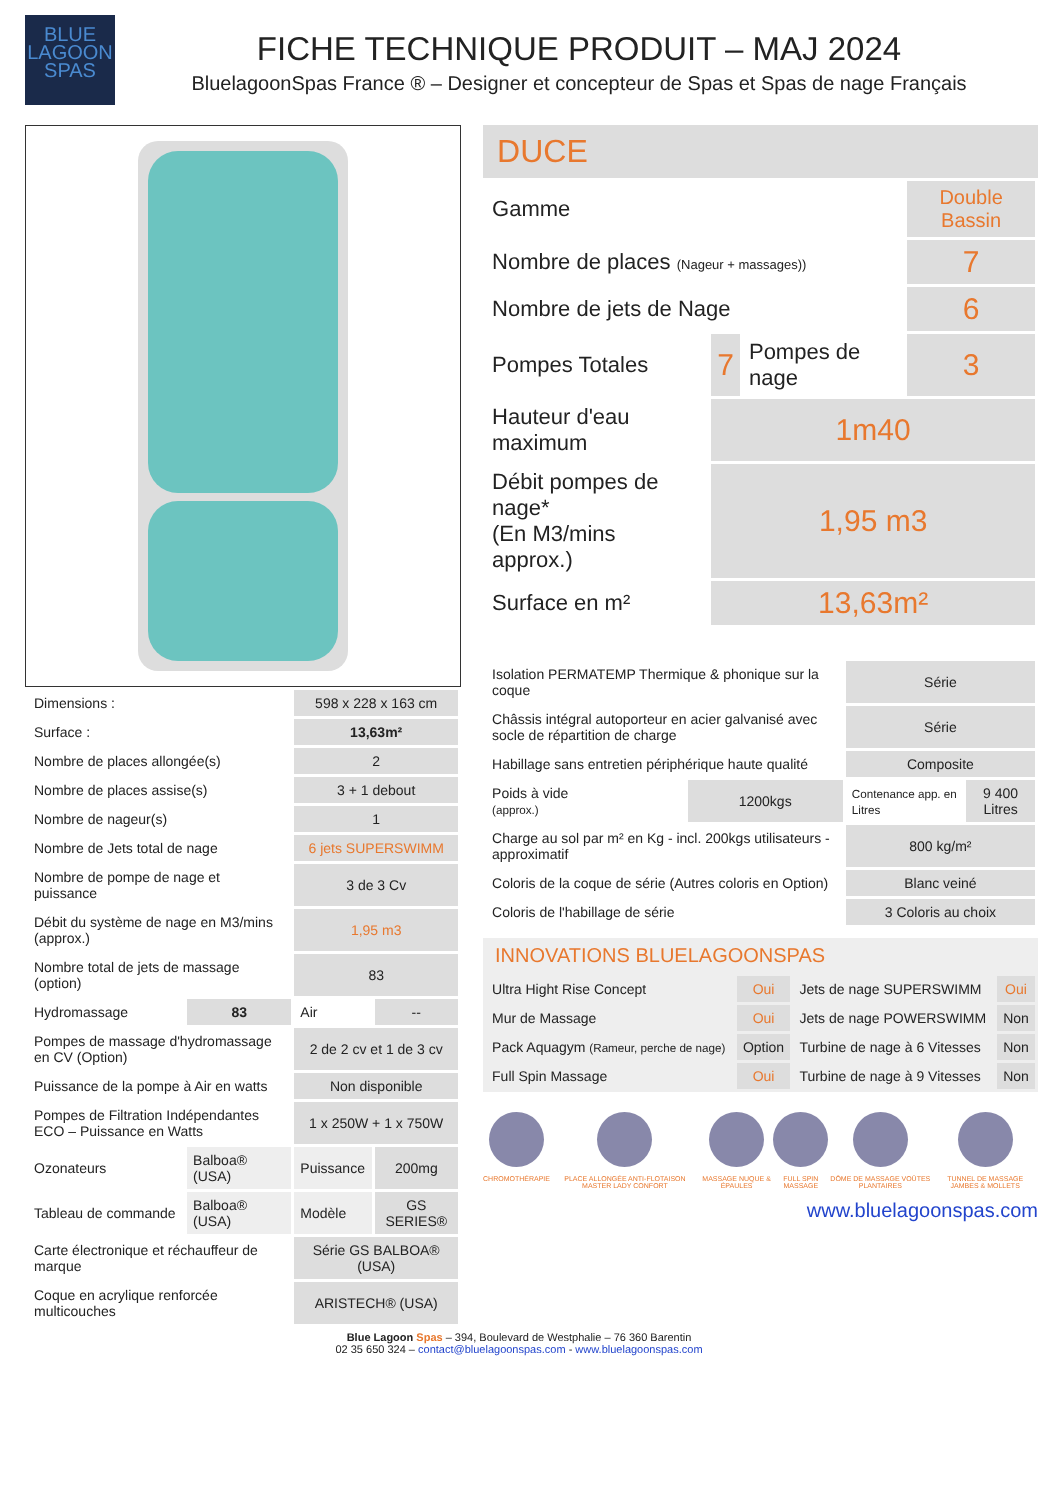BLUE
LAGOON
SPAS
FICHE TECHNIQUE PRODUIT – MAJ 2024
BluelagoonSpas France ® – Designer et concepteur de Spas et Spas de nage Français
| Dimensions : | | 598 x 228 x 163 cm | |
| Surface : | | 13,63m² | |
| Nombre de places allongée(s) | | 2 | |
| Nombre de places assise(s) | | 3 + 1 debout | |
| Nombre de nageur(s) | | 1 | |
| Nombre de Jets total de nage | | 6 jets SUPERSWIMM | |
| Nombre de pompe de nage et puissance | | 3 de 3 Cv | |
| Débit du système de nage en M3/mins (approx.) | | 1,95 m3 | |
| Nombre total de jets de massage (option) | | 83 | |
| Hydromassage | 83 | Air | -- |
| Pompes de massage d'hydromassage en CV (Option) | | 2 de 2 cv et 1 de 3 cv | |
| Puissance de la pompe à Air en watts | | Non disponible | |
| Pompes de Filtration Indépendantes ECO – Puissance en Watts | | 1 x 250W + 1 x 750W | |
| Ozonateurs | Balboa® (USA) | Puissance | 200mg |
| Tableau de commande | Balboa® (USA) | Modèle | GS SERIES® |
| Carte électronique et réchauffeur de marque | | Série GS BALBOA® (USA) | |
| Coque en acrylique renforcée multicouches | | ARISTECH® (USA) | |
DUCE
| Gamme | | | Double Bassin |
| Nombre de places (Nageur + massages)) | | | 7 |
| Nombre de jets de Nage | | | 6 |
| Pompes Totales | 7 | Pompes de nage | 3 |
| Hauteur d'eau maximum | 1m40 | | |
| Débit pompes de nage* (En M3/mins approx.) | 1,95 m3 | | |
| Surface en m² | 13,63m² | | |
| Isolation PERMATEMP Thermique & phonique sur la coque | | Série | |
| Châssis intégral autoporteur en acier galvanisé avec socle de répartition de charge | | Série | |
| Habillage sans entretien périphérique haute qualité | | Composite | |
| Poids à vide (approx.) | 1200kgs | Contenance app. en Litres | 9 400 Litres |
| Charge au sol par m² en Kg - incl. 200kgs utilisateurs - approximatif | | 800 kg/m² | |
| Coloris de la coque de série (Autres coloris en Option) | | Blanc veiné | |
| Coloris de l'habillage de série | | 3 Coloris au choix | |
INNOVATIONS BLUELAGOONSPAS
| Ultra Hight Rise Concept | Oui | Jets de nage SUPERSWIMM | Oui |
| Mur de Massage | Oui | Jets de nage POWERSWIMM | Non |
| Pack Aquagym (Rameur, perche de nage) | Option | Turbine de nage à 6 Vitesses | Non |
| Full Spin Massage | Oui | Turbine de nage à 9 Vitesses | Non |
CHROMOTHÉRAPIE PLACE ALLONGÉE ANTI-FLOTAISON MASTER LADY CONFORT
MASSAGE NUQUE & ÉPAULES FULL SPIN MASSAGE DÔME DE MASSAGE VOÛTES PLANTAIRES
TUNNEL DE MASSAGE JAMBES & MOLLETS
www.bluelagoonspas.com
Blue Lagoon Spas – 394, Boulevard de Westphalie – 76 360 Barentin
02 35 650 324 – contact@bluelagoonspas.com - www.bluelagoonspas.com